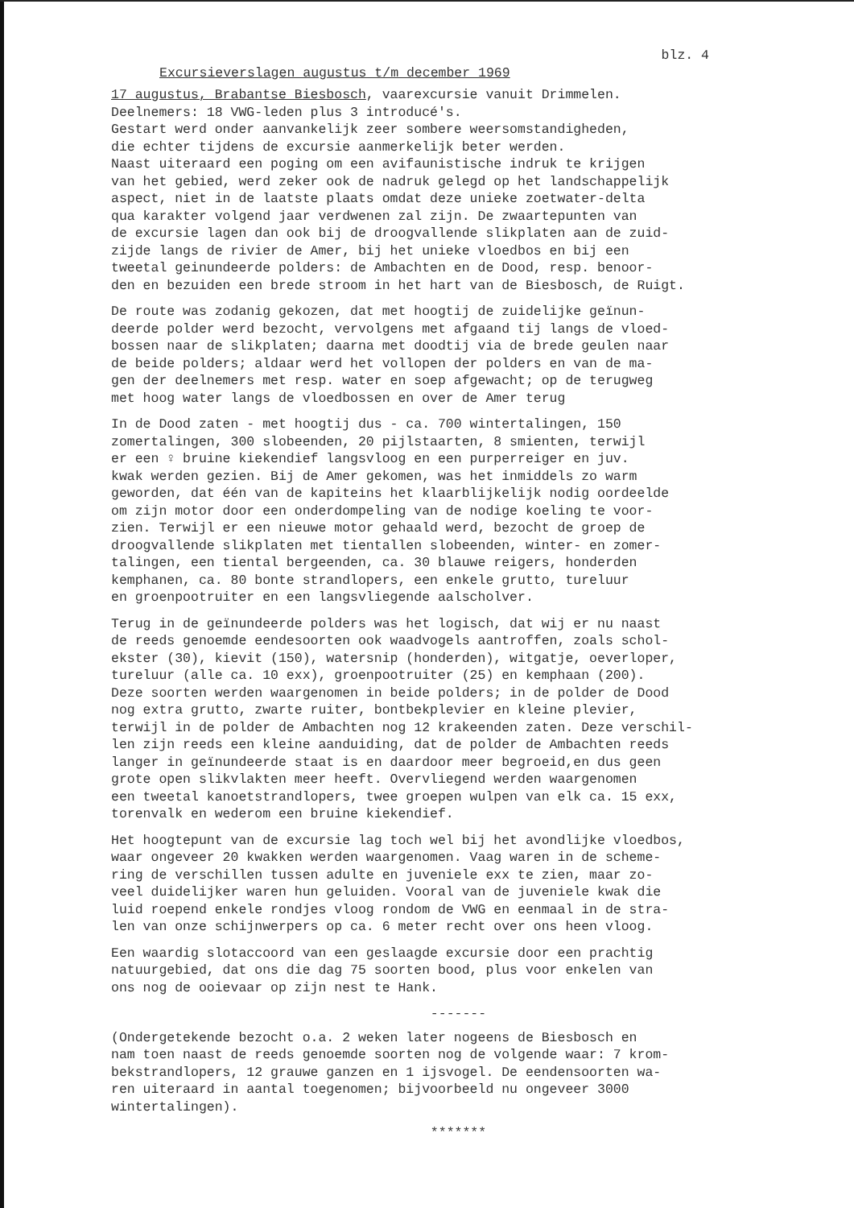blz. 4
Excursieverslagen augustus t/m december 1969
17 augustus, Brabantse Biesbosch, vaarexcursie vanuit Drimmelen. Deelnemers: 18 VWG-leden plus 3 introducé's. Gestart werd onder aanvankelijk zeer sombere weersomstandigheden, die echter tijdens de excursie aanmerkelijk beter werden. Naast uiteraard een poging om een avifaunistische indruk te krijgen van het gebied, werd zeker ook de nadruk gelegd op het landschappelijk aspect, niet in de laatste plaats omdat deze unieke zoetwater-delta qua karakter volgend jaar verdwenen zal zijn. De zwaartepunten van de excursie lagen dan ook bij de droogvallende slikplaten aan de zuid- zijde langs de rivier de Amer, bij het unieke vloedbos en bij een tweetal geinundeerde polders: de Ambachten en de Dood, resp. benoor- den en bezuiden een brede stroom in het hart van de Biesbosch, de Ruigt.
De route was zodanig gekozen, dat met hoogtij de zuidelijke geïnun- deerde polder werd bezocht, vervolgens met afgaand tij langs de vloed- bossen naar de slikplaten; daarna met doodtij via de brede geulen naar de beide polders; aldaar werd het vollopen der polders en van de ma- gen der deelnemers met resp. water en soep afgewacht; op de terugweg met hoog water langs de vloedbossen en over de Amer terug
In de Dood zaten - met hoogtij dus - ca. 700 wintertalingen, 150 zomertalingen, 300 slobeenden, 20 pijlstaarten, 8 smienten, terwijl er een ♀ bruine kiekendief langsvloog en een purperreiger en juv. kwak werden gezien. Bij de Amer gekomen, was het inmiddels zo warm geworden, dat één van de kapiteins het klaarblijkelijk nodig oordeelde om zijn motor door een onderdompeling van de nodige koeling te voor- zien. Terwijl er een nieuwe motor gehaald werd, bezocht de groep de droogvallende slikplaten met tientallen slobeenden, winter- en zomer- talingen, een tiental bergeenden, ca. 30 blauwe reigers, honderden kemphanen, ca. 80 bonte strandlopers, een enkele grutto, tureluur en groenpootruiter en een langsvliegende aalscholver.
Terug in de geïnundeerde polders was het logisch, dat wij er nu naast de reeds genoemde eendesoorten ook waadvogels aantroffen, zoals schol- ekster (30), kievit (150), watersnip (honderden), witgatje, oeverloper, tureluur (alle ca. 10 exx), groenpootruiter (25) en kemphaan (200). Deze soorten werden waargenomen in beide polders; in de polder de Dood nog extra grutto, zwarte ruiter, bontbekplevier en kleine plevier, terwijl in de polder de Ambachten nog 12 krakeenden zaten. Deze verschil- len zijn reeds een kleine aanduiding, dat de polder de Ambachten reeds langer in geïnundeerde staat is en daardoor meer begroeid,en dus geen grote open slikvlakten meer heeft. Overvliegend werden waargenomen een tweetal kanoetstrandlopers, twee groepen wulpen van elk ca. 15 exx, torenvalk en wederom een bruine kiekendief.
Het hoogtepunt van de excursie lag toch wel bij het avondlijke vloedbos, waar ongeveer 20 kwakken werden waargenomen. Vaag waren in de scheme- ring de verschillen tussen adulte en juveniele exx te zien, maar zo- veel duidelijker waren hun geluiden. Vooral van de juveniele kwak die luid roepend enkele rondjes vloog rondom de VWG en eenmaal in de stra- len van onze schijnwerpers op ca. 6 meter recht over ons heen vloog.
Een waardig slotaccoord van een geslaagde excursie door een prachtig natuurgebied, dat ons die dag 75 soorten bood, plus voor enkelen van ons nog de ooievaar op zijn nest te Hank.
-------
(Ondergetekende bezocht o.a. 2 weken later nogeens de Biesbosch en nam toen naast de reeds genoemde soorten nog de volgende waar: 7 krom- bekstrandlopers, 12 grauwe ganzen en 1 ijsvogel. De eendensoorten wa- ren uiteraard in aantal toegenomen; bijvoorbeeld nu ongeveer 3000 wintertalingen).
*******